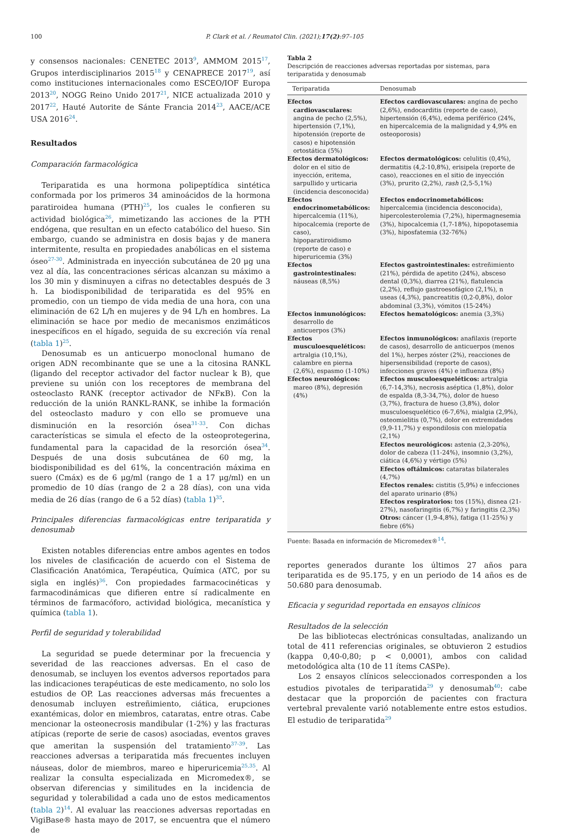100 P. Clark et al. / Reumatol Clin. (2021);17(2):97–105
y consensos nacionales: CENETEC 2013<sup>9</sup>, AMMOM 2015<sup>17</sup>, Grupos interdisciplinarios 2015<sup>18</sup> y CENAPRECE 2017<sup>19</sup>, así como instituciones internacionales como ESCEO/IOF Europa 2013<sup>20</sup>, NOGG Reino Unido 2017<sup>21</sup>, NICE actualizada 2010 y 2017<sup>22</sup>, Hauté Autorite de Sánte Francia 2014<sup>23</sup>, AACE/ACE USA 2016<sup>24</sup>.
Resultados
Comparación farmacológica
Teriparatida es una hormona polipeptídica sintética conformada por los primeros 34 aminoácidos de la hormona paratiroidea humana (PTH)<sup>25</sup>, los cuales le confieren su actividad biológica<sup>26</sup>, mimetizando las acciones de la PTH endógena, que resultan en un efecto catabólico del hueso. Sin embargo, cuando se administra en dosis bajas y de manera intermitente, resulta en propiedades anabólicas en el sistema óseo<sup>27-30</sup>. Administrada en inyección subcutánea de 20 μg una vez al día, las concentraciones séricas alcanzan su máximo a los 30 min y disminuyen a cifras no detectables después de 3 h. La biodisponibilidad de teriparatida es del 95% en promedio, con un tiempo de vida media de una hora, con una eliminación de 62 L/h en mujeres y de 94 L/h en hombres. La eliminación se hace por medio de mecanismos enzimáticos inespecíficos en el hígado, seguida de su excreción vía renal (tabla 1)<sup>25</sup>.
Denosumab es un anticuerpo monoclonal humano de origen ADN recombinante que se une a la citosina RANKL (ligando del receptor activador del factor nuclear k B), que previene su unión con los receptores de membrana del osteoclasto RANK (receptor activador de NFκB). Con la reducción de la unión RANKL-RANK, se inhibe la formación del osteoclasto maduro y con ello se promueve una disminución en la resorción ósea<sup>31-33</sup>. Con dichas características se simula el efecto de la osteoprotegerina, fundamental para la capacidad de la resorción ósea<sup>34</sup>. Después de una dosis subcutánea de 60 mg, la biodisponibilidad es del 61%, la concentración máxima en suero (Cmáx) es de 6 μg/ml (rango de 1 a 17 μg/ml) en un promedio de 10 días (rango de 2 a 28 días), con una vida media de 26 días (rango de 6 a 52 días) (tabla 1)<sup>35</sup>.
Principales diferencias farmacológicas entre teriparatida y denosumab
Existen notables diferencias entre ambos agentes en todos los niveles de clasificación de acuerdo con el Sistema de Clasificación Anatómica, Terapéutica, Química (ATC, por su sigla en inglés)<sup>36</sup>. Con propiedades farmacocinéticas y farmacodinámicas que difieren entre sí radicalmente en términos de farmacóforo, actividad biológica, mecanística y química (tabla 1).
Perfil de seguridad y tolerabilidad
La seguridad se puede determinar por la frecuencia y severidad de las reacciones adversas. En el caso de denosumab, se incluyen los eventos adversos reportados para las indicaciones terapéuticas de este medicamento, no solo los estudios de OP. Las reacciones adversas más frecuentes a denosumab incluyen estreñimiento, ciática, erupciones exantémicas, dolor en miembros, cataratas, entre otras. Cabe mencionar la osteonecrosis mandibular (1-2%) y las fracturas atípicas (reporte de serie de casos) asociadas, eventos graves que ameritan la suspensión del tratamiento<sup>37-39</sup>. Las reacciones adversas a teriparatida más frecuentes incluyen náuseas, dolor de miembros, mareo e hiperuricemia<sup>25,35</sup>. Al realizar la consulta especializada en Micromedex®, se observan diferencias y similitudes en la incidencia de seguridad y tolerabilidad a cada uno de estos medicamentos (tabla 2)<sup>14</sup>. Al evaluar las reacciones adversas reportadas en VigiBase® hasta mayo de 2017, se encuentra que el número de
Tabla 2
Descripción de reacciones adversas reportadas por sistemas, para teriparatida y denosumab
| Teriparatida | Denosumab |
| --- | --- |
| Efectos cardiovasculares: angina de pecho (2,5%), hipertensión (7,1%), hipotensión (reporte de casos) e hipotensión ortostática (5%) | Efectos cardiovasculares: angina de pecho (2,6%), endocarditis (reporte de caso), hipertensión (6,4%), edema periférico (24%, en hipercalcemia de la malignidad y 4,9% en osteoporosis) |
| Efectos dermatológicos: dolor en el sitio de inyección, eritema, sarpullido y urticaria (incidencia desconocida) | Efectos dermatológicos: celulitis (0,4%), dermatitis (4,2-10,8%), erisipela (reporte de caso), reacciones en el sitio de inyección (3%), prurito (2,2%), rash (2,5-5,1%) |
| Efectos endocrinometabólicos: hipercalcemia (11%), hipocalcemia (reporte de caso), hipoparatiroidismo (reporte de caso) e hiperuricemia (3%) | Efectos endocrinometabólicos: hipercalcemia (incidencia desconocida), hipercolesterolemia (7,2%), hipermagnesemia (3%), hipocalcemia (1,7-18%), hipopotasemia (3%), hiposfatemia (32-76%) |
| Efectos gastrointestinales: náuseas (8,5%) | Efectos gastrointestinales: estreñimiento (21%), pérdida de apetito (24%), absceso dental (0,3%), diarrea (21%), flatulencia (2,2%), reflujo gastroesofágico (2,1%), n useas (4,3%), pancreatitis (0,2-0,8%), dolor abdominal (3,3%), vómitos (15-24%) |
| Efectos inmunológicos: desarrollo de anticuerpos (3%) | Efectos hematológicos: anemia (3,3%) |
| Efectos musculoesqueléticos: artralgia (10,1%), calambre en pierna (2,6%), espasmo (1-10%) | Efectos inmunológicos: anafilaxis (reporte de casos), desarrollo de anticuerpos (menos del 1%), herpes zóster (2%), reacciones de hipersensibilidad (reporte de casos), infecciones graves (4%) e influenza (8%) |
| Efectos neurológicos: mareo (8%), depresión (4%) | Efectos musculoesqueléticos: artralgia (6,7-14,3%), necrosis aséptica (1,8%), dolor de espalda (8,3-34,7%), dolor de hueso (3,7%), fractura de hueso (3,8%), dolor musculoesquelético (6-7,6%), mialgia (2,9%), osteomielitis (0,7%), dolor en extremidades (9,9-11,7%) y espondilosis con mielopatía (2,1%) Efectos neurológicos: astenia (2,3-20%), dolor de cabeza (11-24%), insomnio (3,2%), ciática (4,6%) y vértigo (5%) Efectos oftálmicos: cataratas bilaterales (4,7%) Efectos renales: cistitis (5,9%) e infecciones del aparato urinario (8%) Efectos respiratorios: tos (15%), disnea (21-27%), nasofaringitis (6,7%) y faringitis (2,3%) Otros: cáncer (1,9-4,8%), fatiga (11-25%) y fiebre (6%) |
Fuente: Basada en información de Micromedex®<sup>14</sup>.
reportes generados durante los últimos 27 años para teriparatida es de 95.175, y en un periodo de 14 años es de 50.680 para denosumab.
Eficacia y seguridad reportada en ensayos clínicos
Resultados de la selección
De las bibliotecas electrónicas consultadas, analizando un total de 411 referencias originales, se obtuvieron 2 estudios (kappa 0,40-0,80; p < 0,0001), ambos con calidad metodológica alta (10 de 11 ítems CASPe).
Los 2 ensayos clínicos seleccionados corresponden a los estudios pivotales de teriparatida<sup>29</sup> y denosumab<sup>40</sup>: cabe destacar que la proporción de pacientes con fractura vertebral prevalente varió notablemente entre estos estudios. El estudio de teriparatida<sup>29</sup>